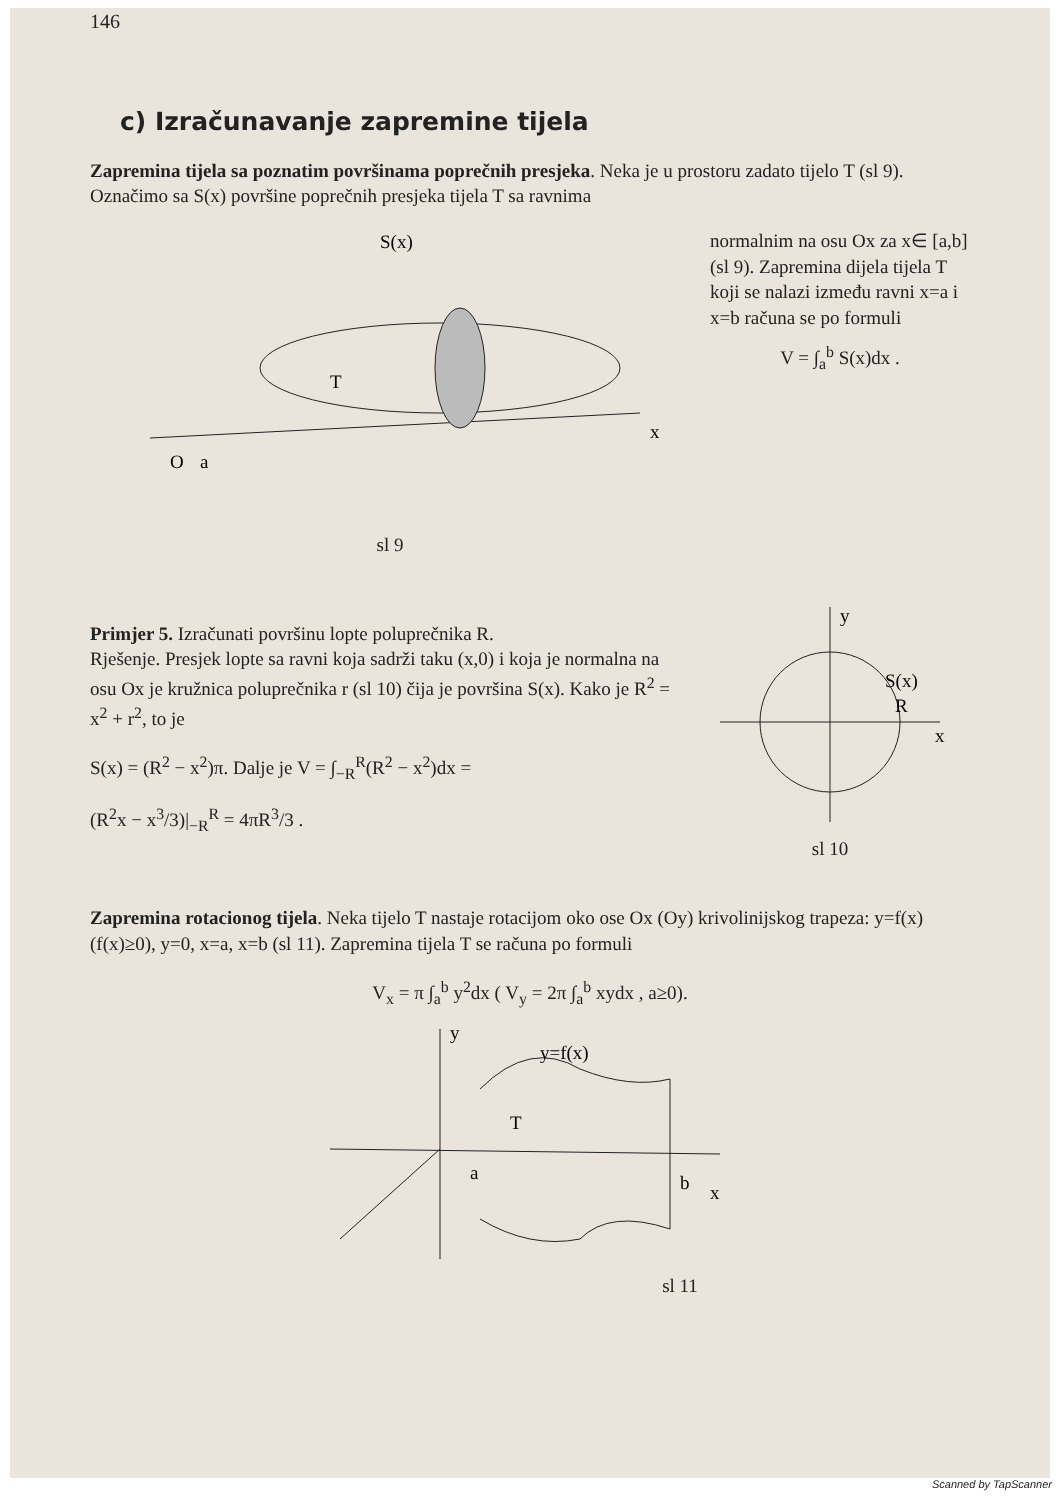146
c) Izračunavanje zapremine tijela
Zapremina tijela sa poznatim površinama poprečnih presjeka. Neka je u prostoru zadato tijelo T (sl 9). Označimo sa S(x) površine poprečnih presjeka tijela T sa ravnima
S(x)
T
O
a
x
sl 9
normalnim na osu Ox za x∈ [a,b] (sl 9). Zapremina dijela tijela T koji se nalazi između ravni x=a i x=b računa se po formuli
V = ∫<sub>a</sub><sup>b</sup> S(x)dx .
Primjer 5. Izračunati površinu lopte poluprečnika R.
Rješenje. Presjek lopte sa ravni koja sadrži taku (x,0) i koja je normalna na osu Ox je kružnica poluprečnika r (sl 10) čija je površina S(x). Kako je R<sup>2</sup> = x<sup>2</sup> + r<sup>2</sup>, to je
S(x) = (R<sup>2</sup> − x<sup>2</sup>)π. Dalje je V = ∫<sub>−R</sub><sup>R</sup>(R<sup>2</sup> − x<sup>2</sup>)dx =
(R<sup>2</sup>x − x<sup>3</sup>/3)|<sub>−R</sub><sup>R</sup> = 4πR<sup>3</sup>/3 .
y
x
S(x)
R
sl 10
Zapremina rotacionog tijela. Neka tijelo T nastaje rotacijom oko ose Ox (Oy) krivolinijskog trapeza: y=f(x) (f(x)≥0), y=0, x=a, x=b (sl 11). Zapremina tijela T se računa po formuli
V<sub>x</sub> = π ∫<sub>a</sub><sup>b</sup> y<sup>2</sup>dx ( V<sub>y</sub> = 2π ∫<sub>a</sub><sup>b</sup> xydx , a≥0).
y
y=f(x)
T
a
b
x
sl 11
Scanned by TapScanner